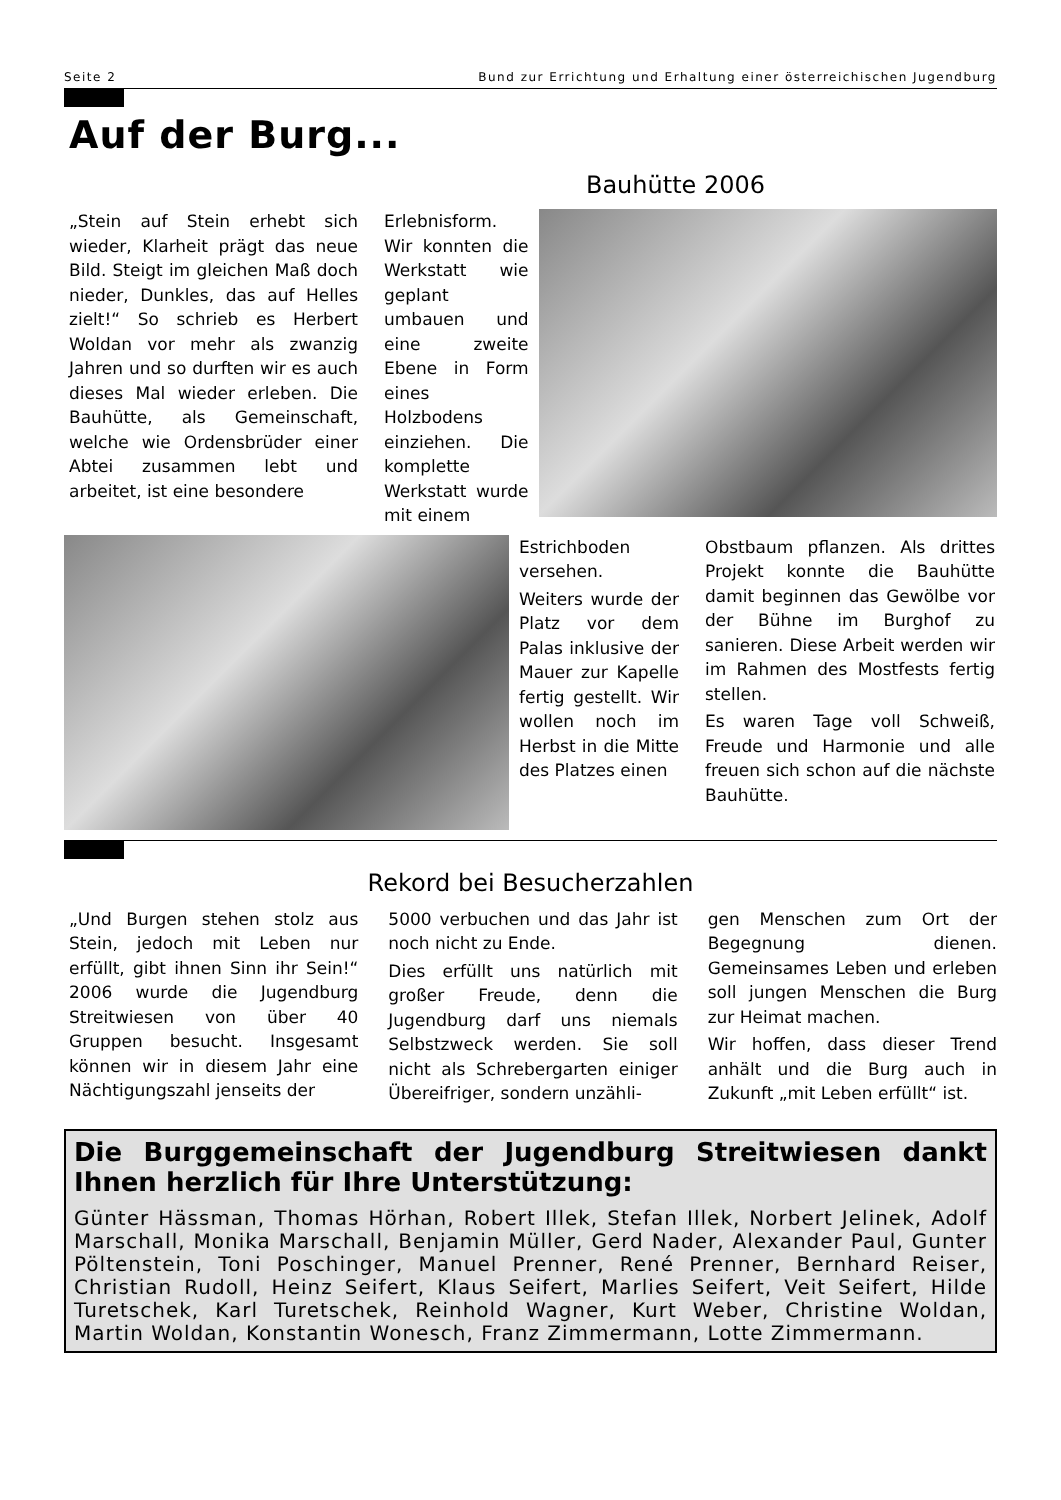Seite 2 Bund zur Errichtung und Erhaltung einer österreichischen Jugendburg
Auf der Burg...
Bauhütte 2006
„Stein auf Stein erhebt sich wieder, Klarheit prägt das neue Bild. Steigt im gleichen Maß doch nieder, Dunkles, das auf Helles zielt!“ So schrieb es Herbert Woldan vor mehr als zwanzig Jahren und so durften wir es auch dieses Mal wieder erleben. Die Bauhütte, als Gemeinschaft, welche wie Ordensbrüder einer Abtei zusammen lebt und arbeitet, ist eine besondere
Erlebnisform. Wir konnten die Werkstatt wie geplant umbauen und eine zweite Ebene in Form eines Holzbodens einziehen. Die komplette Werkstatt wurde mit einem
Estrichboden versehen.
Weiters wurde der Platz vor dem Palas inklusive der Mauer zur Kapelle fertig gestellt. Wir wollen noch im Herbst in die Mitte des Platzes einen
Obstbaum pflanzen. Als drittes Projekt konnte die Bauhütte damit beginnen das Gewölbe vor der Bühne im Burghof zu sanieren. Diese Arbeit werden wir im Rahmen des Mostfests fertig stellen.
Es waren Tage voll Schweiß, Freude und Harmonie und alle freuen sich schon auf die nächste Bauhütte.
Rekord bei Besucherzahlen
„Und Burgen stehen stolz aus Stein, jedoch mit Leben nur erfüllt, gibt ihnen Sinn ihr Sein!“ 2006 wurde die Jugendburg Streitwiesen von über 40 Gruppen besucht. Insgesamt können wir in diesem Jahr eine Nächtigungszahl jenseits der
5000 verbuchen und das Jahr ist noch nicht zu Ende.
Dies erfüllt uns natürlich mit großer Freude, denn die Jugendburg darf uns niemals Selbstzweck werden. Sie soll nicht als Schrebergarten einiger Übereifriger, sondern unzähli-
gen Menschen zum Ort der Begegnung dienen. Gemeinsames Leben und erleben soll jungen Menschen die Burg zur Heimat machen.
Wir hoffen, dass dieser Trend anhält und die Burg auch in Zukunft „mit Leben erfüllt“ ist.
Die Burggemeinschaft der Jugendburg Streitwiesen dankt Ihnen herzlich für Ihre Unterstützung:
Günter Hässman, Thomas Hörhan, Robert Illek, Stefan Illek, Norbert Jelinek, Adolf Marschall, Monika Marschall, Benjamin Müller, Gerd Nader, Alexander Paul, Gunter Pöltenstein, Toni Poschinger, Manuel Prenner, René Prenner, Bernhard Reiser, Christian Rudoll, Heinz Seifert, Klaus Seifert, Marlies Seifert, Veit Seifert, Hilde Turetschek, Karl Turetschek, Reinhold Wagner, Kurt Weber, Christine Woldan, Martin Woldan, Konstantin Wonesch, Franz Zimmermann, Lotte Zimmermann.